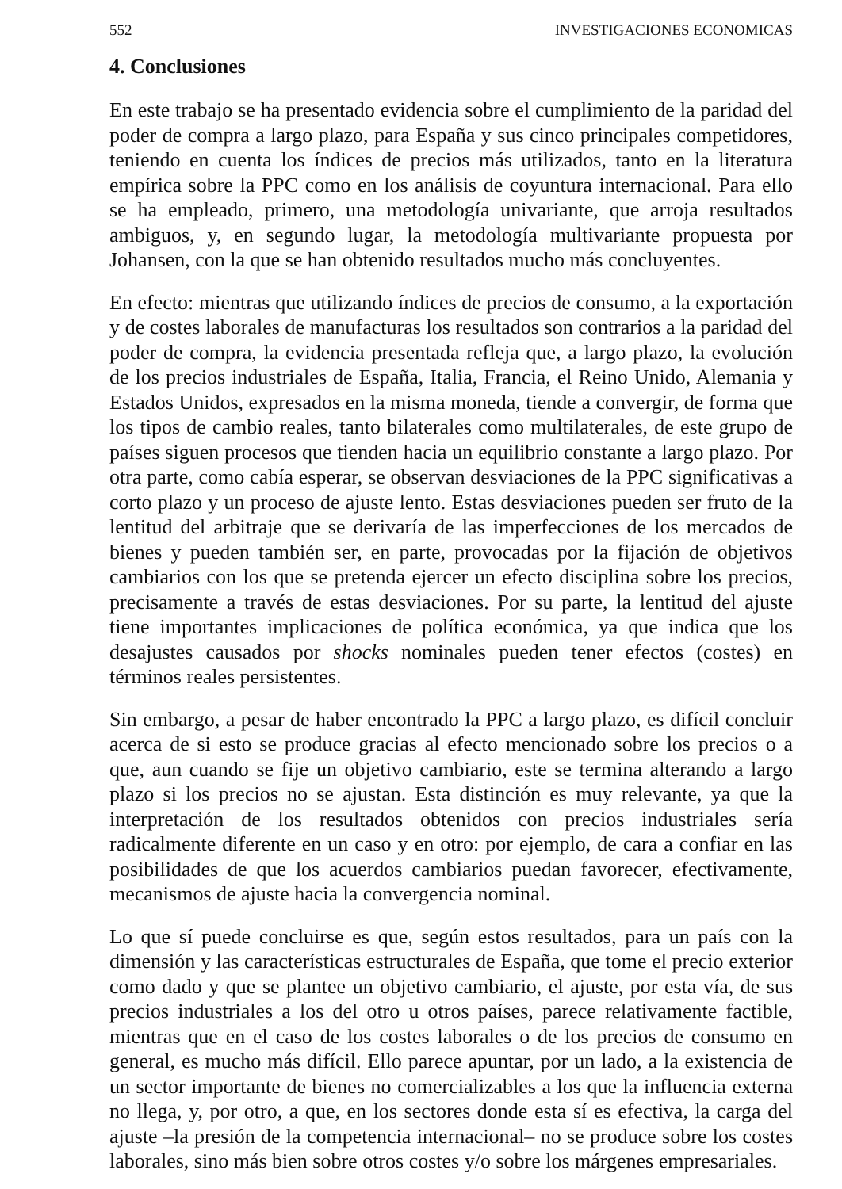552 INVESTIGACIONES ECONOMICAS
4. Conclusiones
En este trabajo se ha presentado evidencia sobre el cumplimiento de la paridad del poder de compra a largo plazo, para España y sus cinco principales competidores, teniendo en cuenta los índices de precios más utilizados, tanto en la literatura empírica sobre la PPC como en los análisis de coyuntura internacional. Para ello se ha empleado, primero, una metodología univariante, que arroja resultados ambiguos, y, en segundo lugar, la metodología multivariante propuesta por Johansen, con la que se han obtenido resultados mucho más concluyentes.
En efecto: mientras que utilizando índices de precios de consumo, a la exportación y de costes laborales de manufacturas los resultados son contrarios a la paridad del poder de compra, la evidencia presentada refleja que, a largo plazo, la evolución de los precios industriales de España, Italia, Francia, el Reino Unido, Alemania y Estados Unidos, expresados en la misma moneda, tiende a convergir, de forma que los tipos de cambio reales, tanto bilaterales como multilaterales, de este grupo de países siguen procesos que tienden hacia un equilibrio constante a largo plazo. Por otra parte, como cabía esperar, se observan desviaciones de la PPC significativas a corto plazo y un proceso de ajuste lento. Estas desviaciones pueden ser fruto de la lentitud del arbitraje que se derivaría de las imperfecciones de los mercados de bienes y pueden también ser, en parte, provocadas por la fijación de objetivos cambiarios con los que se pretenda ejercer un efecto disciplina sobre los precios, precisamente a través de estas desviaciones. Por su parte, la lentitud del ajuste tiene importantes implicaciones de política económica, ya que indica que los desajustes causados por shocks nominales pueden tener efectos (costes) en términos reales persistentes.
Sin embargo, a pesar de haber encontrado la PPC a largo plazo, es difícil concluir acerca de si esto se produce gracias al efecto mencionado sobre los precios o a que, aun cuando se fije un objetivo cambiario, este se termina alterando a largo plazo si los precios no se ajustan. Esta distinción es muy relevante, ya que la interpretación de los resultados obtenidos con precios industriales sería radicalmente diferente en un caso y en otro: por ejemplo, de cara a confiar en las posibilidades de que los acuerdos cambiarios puedan favorecer, efectivamente, mecanismos de ajuste hacia la convergencia nominal.
Lo que sí puede concluirse es que, según estos resultados, para un país con la dimensión y las características estructurales de España, que tome el precio exterior como dado y que se plantee un objetivo cambiario, el ajuste, por esta vía, de sus precios industriales a los del otro u otros países, parece relativamente factible, mientras que en el caso de los costes laborales o de los precios de consumo en general, es mucho más difícil. Ello parece apuntar, por un lado, a la existencia de un sector importante de bienes no comercializables a los que la influencia externa no llega, y, por otro, a que, en los sectores donde esta sí es efectiva, la carga del ajuste –la presión de la competencia internacional– no se produce sobre los costes laborales, sino más bien sobre otros costes y/o sobre los márgenes empresariales.